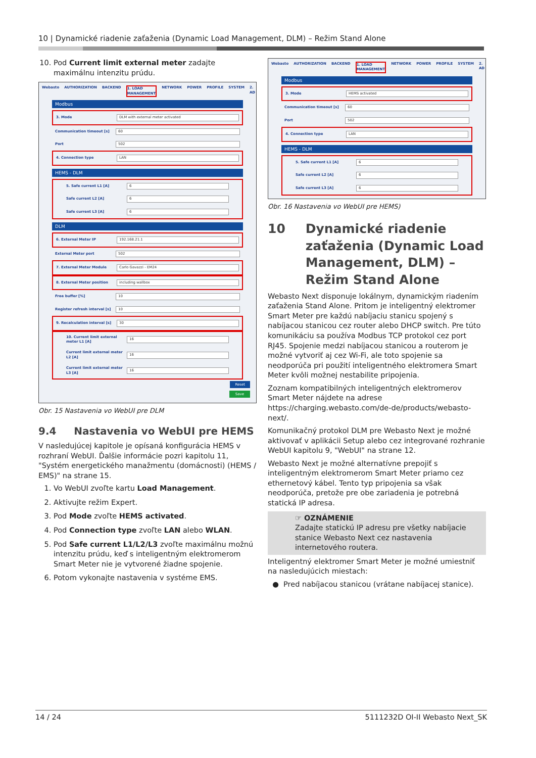10 | Dynamické riadenie zaťaženia (Dynamic Load Management, DLM) – Režim Stand Alone
10. Pod Current limit external meter zadajte maximálnu intenzitu prúdu.
Webasto AUTHORIZATION BACKEND 1. LOAD MANAGEMENT NETWORK POWER PROFILE SYSTEM 2. AD
Modbus
3. Mode DLM with external meter activated
Communication timeout [s] 60
Port 502
4. Connection type LAN
HEMS - DLM
5. Safe current L1 [A] 6
Safe current L2 [A] 6
Safe current L3 [A] 6
DLM
6. External Meter IP 192.168.21.1
External Meter port 502
7. External Meter Module Carlo Gavazzi - EM24
8. External Meter position including wallbox
Free buffer [%] 10
Register refresh interval [s] 10
9. Recalculation interval [s] 30
10. Current limit external meter L1 [A] 16
Current limit external meter L2 [A] 16
Current limit external meter L3 [A] 16
Reset
Save
Obr. 15 Nastavenia vo WebUI pre DLM
9.4 Nastavenia vo WebUI pre HEMS
V nasledujúcej kapitole je opísaná konfigurácia HEMS v rozhraní WebUI. Ďalšie informácie pozri kapitolu 11, "Systém energetického manažmentu (domácnosti) (HEMS / EMS)" na strane 15.
1. Vo WebUI zvoľte kartu Load Management.
2. Aktivujte režim Expert.
3. Pod Mode zvoľte HEMS activated.
4. Pod Connection type zvoľte LAN alebo WLAN.
5. Pod Safe current L1/L2/L3 zvoľte maximálnu možnú intenzitu prúdu, keď s inteligentným elektromerom Smart Meter nie je vytvorené žiadne spojenie.
6. Potom vykonajte nastavenia v systéme EMS.
Webasto AUTHORIZATION BACKEND 1. LOAD MANAGEMENT NETWORK POWER PROFILE SYSTEM 2. AD
Modbus
3. Mode HEMS activated
Communication timeout [s] 60
Port 502
4. Connection type LAN
HEMS - DLM
5. Safe current L1 [A] 6
Safe current L2 [A] 6
Safe current L3 [A] 6
Obr. 16 Nastavenia vo WebUI pre HEMS)
10 Dynamické riadenie zaťaženia (Dynamic Load Management, DLM) – Režim Stand Alone
Webasto Next disponuje lokálnym, dynamickým riadením zaťaženia Stand Alone. Pritom je inteligentný elektromer Smart Meter pre každú nabíjaciu stanicu spojený s nabíjacou stanicou cez router alebo DHCP switch. Pre túto komunikáciu sa používa Modbus TCP protokol cez port RJ45. Spojenie medzi nabíjacou stanicou a routerom je možné vytvoriť aj cez Wi-Fi, ale toto spojenie sa neodporúča pri použití inteligentného elektromera Smart Meter kvôli možnej nestabilite pripojenia.
Zoznam kompatibilných inteligentných elektromerov Smart Meter nájdete na adrese https://charging.webasto.com/de-de/products/webasto-next/.
Komunikačný protokol DLM pre Webasto Next je možné aktivovať v aplikácii Setup alebo cez integrované rozhranie WebUI kapitolu 9, "WebUI" na strane 12.
Webasto Next je možné alternatívne prepojiť s inteligentným elektromerom Smart Meter priamo cez ethernetový kábel. Tento typ pripojenia sa však neodporúča, pretože pre obe zariadenia je potrebná statická IP adresa.
☞ OZNÁMENIE
Zadajte statickú IP adresu pre všetky nabíjacie stanice Webasto Next cez nastavenia internetového routera.
Inteligentný elektromer Smart Meter je možné umiestniť na nasledujúcich miestach:
● Pred nabíjacou stanicou (vrátane nabíjacej stanice).
14 / 24 5111232D OI-II Webasto Next_SK